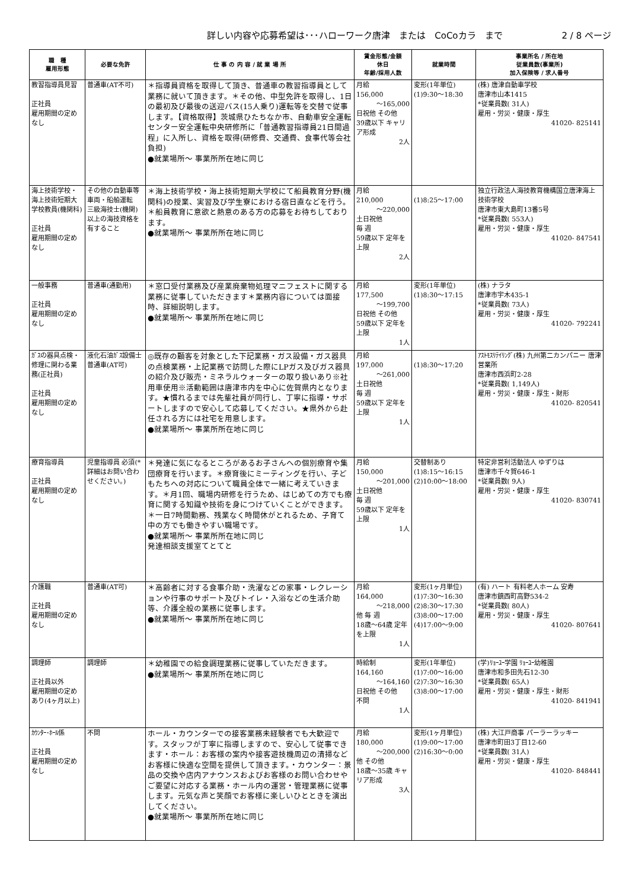詳しい内容や応募希望は･･･ハローワーク唐津　または　CoCoカラ　まで 2 / 8 ページ
| 職 種 雇用形態 | 必要な免許 | 仕 事 の 内 容 / 就 業 場 所 | 賃金形態/金額 休日 年齢/採用人数 | 就業時間 | 事業所名 / 所在地 従業員数(事業所) 加入保険等 / 求人番号 |
| --- | --- | --- | --- | --- | --- |
| 教習指導員見習 正社員 雇用期間の定めなし | 普通車(AT不可) | ＊指導員資格を取得して頂き、普通車の教習指導員として業務に就いて頂きます。＊その他、中型免許を取得し、1日の最初及び最後の送迎バス(15人乗り)運転等を交替で従事します。【資格取得】茨城県ひたちなか市、自動車安全運転センター安全運転中央研修所に「普通教習指導員21日間過程」に入所し、資格を取得(研修費、交通費、食事代等会社負担) ●就業場所～ 事業所所在地に同じ | 月給 156,000 ～165,000 日祝他 その他 39歳以下 キャリア形成 2人 | 変形(1年単位) (1)9:30～18:30 | (株) 唐津自動車学校 唐津市山本1415 *従業員数( 31人) 雇用・労災・健康・厚生 41020- 825141 |
| 海上技術学校・海上技術短期大学校教員(機関科) 正社員 雇用期間の定めなし | その他の自動車等車両・船舶運転 三級海技士(機関)以上の海技資格を有すること | ＊海上技術学校・海上技術短期大学校にて船員教育分野(機関科)の授業、実習及び学生寮における宿日直などを行う。＊船員教育に意欲と熱意のある方の応募をお待ちしております。 ●就業場所～ 事業所所在地に同じ | 月給 210,000 ～220,000 土日祝他 毎 週 59歳以下 定年を上限 2人 | (1)8:25～17:00 | 独立行政法人海技教育機構国立唐津海上技術学校 唐津市東大島町13番5号 *従業員数( 553人) 雇用・労災・健康・厚生 41020- 847541 |
| 一般事務 正社員 雇用期間の定めなし | 普通車(通勤用) | ＊窓口受付業務及び産業廃棄物処理マニフェストに関する業務に従事していただきます＊業務内容については面接時、詳細説明します。 ●就業場所～ 事業所所在地に同じ | 月給 177,500 ～199,700 日祝他 その他 59歳以下 定年を上限 1人 | 変形(1年単位) (1)8:30～17:15 | (株) ナラタ 唐津市宇木435-1 *従業員数( 73人) 雇用・労災・健康・厚生 41020- 792241 |
| ｶﾞｽの器具点検・修理に関わる業務(正社員) 正社員 雇用期間の定めなし | 液化石油ｶﾞｽ設備士 普通車(AT可) | ◎既存の顧客を対象とした下記業務・ガス設備・ガス器具の点検業務・上記業務で訪問した際にLPガス及びガス器具の紹介及び販売・ミネラルウォーターの取り扱いあり※社用車使用※活動範囲は唐津市内を中心に佐賀県内となります。★慣れるまでは先輩社員が同行し、丁寧に指導・サポートしますので安心して応募してください。★県外から赴任される方には社宅を用意します。 ●就業場所～ 事業所所在地に同じ | 月給 197,000 ～261,000 土日祝他 毎 週 59歳以下 定年を上限 1人 | (1)8:30～17:20 | ｱｽﾄﾓｽﾘﾃｲﾘﾝｸﾞ(株) 九州第二カンパニー 唐津営業所 唐津市西浜町2-28 *従業員数( 1,149人) 雇用・労災・健康・厚生・財形 41020- 820541 |
| 療育指導員 正社員 雇用期間の定めなし | 児童指導員 必須(*詳細はお問い合わせください。) | ＊発達に気になるところがあるお子さんへの個別療育や集団療育を行います。＊療育後にミーティングを行い、子どもたちへの対応について職員全体で一緒に考えていきます。＊月1回、職場内研修を行うため、はじめての方でも療育に関する知識や技術を身につけていくことができます。＊一日7時間勤務、残業なく時間休がとれるため、子育て中の方でも働きやすい職場です。 ●就業場所～ 事業所所在地に同じ 発達相談支援室てとてと | 月給 150,000 ～201,000 土日祝他 毎 週 59歳以下 定年を上限 1人 | 交替制あり (1)8:15～16:15 (2)10:00～18:00 | 特定非営利活動法人 ゆずりは 唐津市千々賀646-1 *従業員数( 9人) 雇用・労災・健康・厚生 41020- 830741 |
| 介護職 正社員 雇用期間の定めなし | 普通車(AT可) | ＊高齢者に対する食事介助・洗濯などの家事・レクレーションや行事のサポート及びトイレ・入浴などの生活介助等、介護全般の業務に従事します。 ●就業場所～ 事業所所在地に同じ | 月給 164,000 ～218,000 他 毎 週 18歳～64歳 定年を上限 1人 | 変形(1ヶ月単位) (1)7:30～16:30 (2)8:30～17:30 (3)8:00～17:00 (4)17:00～9:00 | (有) ハート 有料老人ホーム 安寿 唐津市鎮西町高野534-2 *従業員数( 80人) 雇用・労災・健康・厚生 41020- 807641 |
| 調理師 正社員以外 雇用期間の定めあり(4ヶ月以上) | 調理師 | ＊幼稚園での給食調理業務に従事していただきます。 ●就業場所～ 事業所所在地に同じ | 時給制 164,160 ～164,160 日祝他 その他 不問 1人 | 変形(1年単位) (1)7:00～16:00 (2)7:30～16:30 (3)8:00～17:00 | (学)ﾘｮｰﾕｰ学園 ﾘｮｰﾕｰ幼稚園 唐津市和多田先石12-30 *従業員数( 65人) 雇用・労災・健康・厚生・財形 41020- 841941 |
| ｶｳﾝﾀｰ･ﾎｰﾙ係 正社員 雇用期間の定めなし | 不問 | ホール・カウンターでの接客業務未経験者でも大歓迎です。スタッフが丁寧に指導しますので、安心して従事できます・ホール：お客様の案内や接客遊技機周辺の清掃などお客様に快適な空間を提供して頂きます。・カウンター：景品の交換や店内アナウンスおよびお客様のお問い合わせやご要望に対応する業務・ホール内の運営・管理業務に従事します。元気な声と笑顔でお客様に楽しいひとときを演出してください。 ●就業場所～ 事業所所在地に同じ | 月給 180,000 ～200,000 他 その他 18歳～35歳 キャリア形成 3人 | 変形(1ヶ月単位) (1)9:00～17:00 (2)16:30～0:00 | (株) 大江戸商事 パーラーラッキー 唐津市町田3丁目12-60 *従業員数( 31人) 雇用・労災・健康・厚生 41020- 848441 |